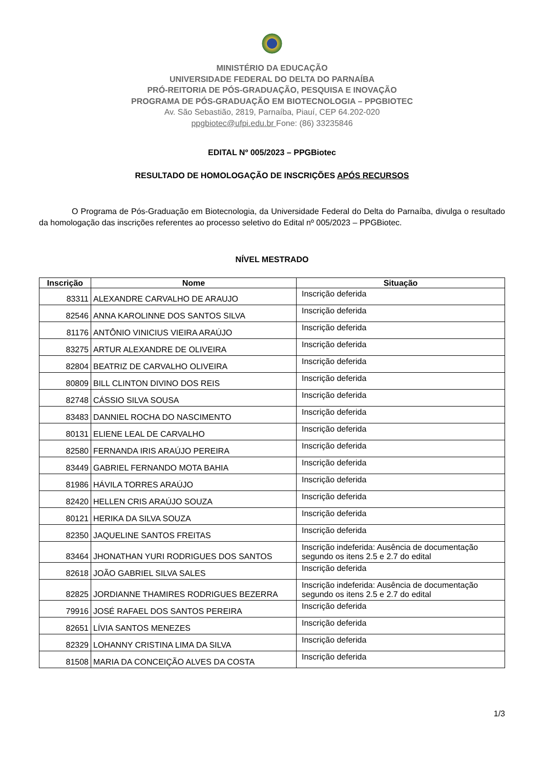MINISTÉRIO DA EDUCAÇÃO
UNIVERSIDADE FEDERAL DO DELTA DO PARNAÍBA
PRÓ-REITORIA DE PÓS-GRADUAÇÃO, PESQUISA E INOVAÇÃO
PROGRAMA DE PÓS-GRADUAÇÃO EM BIOTECNOLOGIA – PPGBIOTEC
Av. São Sebastião, 2819, Parnaíba, Piauí, CEP 64.202-020
ppgbiotec@ufpi.edu.br Fone: (86) 33235846
EDITAL Nº 005/2023 – PPGBiotec
RESULTADO DE HOMOLOGAÇÃO DE INSCRIÇÕES APÓS RECURSOS
O Programa de Pós-Graduação em Biotecnologia, da Universidade Federal do Delta do Parnaíba, divulga o resultado da homologação das inscrições referentes ao processo seletivo do Edital nº 005/2023 – PPGBiotec.
NÍVEL MESTRADO
| Inscrição | Nome | Situação |
| --- | --- | --- |
| 83311 | ALEXANDRE CARVALHO DE ARAUJO | Inscrição deferida |
| 82546 | ANNA KAROLINNE DOS SANTOS SILVA | Inscrição deferida |
| 81176 | ANTÔNIO VINICIUS VIEIRA ARAÚJO | Inscrição deferida |
| 83275 | ARTUR ALEXANDRE DE OLIVEIRA | Inscrição deferida |
| 82804 | BEATRIZ DE CARVALHO OLIVEIRA | Inscrição deferida |
| 80809 | BILL CLINTON DIVINO DOS REIS | Inscrição deferida |
| 82748 | CÁSSIO SILVA SOUSA | Inscrição deferida |
| 83483 | DANNIEL ROCHA DO NASCIMENTO | Inscrição deferida |
| 80131 | ELIENE LEAL DE CARVALHO | Inscrição deferida |
| 82580 | FERNANDA IRIS ARAÚJO PEREIRA | Inscrição deferida |
| 83449 | GABRIEL FERNANDO MOTA BAHIA | Inscrição deferida |
| 81986 | HÁVILA TORRES ARAÚJO | Inscrição deferida |
| 82420 | HELLEN CRIS ARAÚJO SOUZA | Inscrição deferida |
| 80121 | HERIKA DA SILVA SOUZA | Inscrição deferida |
| 82350 | JAQUELINE SANTOS FREITAS | Inscrição deferida |
| 83464 | JHONATHAN YURI RODRIGUES DOS SANTOS | Inscrição indeferida: Ausência de documentação segundo os itens 2.5 e 2.7 do edital |
| 82618 | JOÃO GABRIEL SILVA SALES | Inscrição deferida |
| 82825 | JORDIANNE THAMIRES RODRIGUES BEZERRA | Inscrição indeferida: Ausência de documentação segundo os itens 2.5 e 2.7 do edital |
| 79916 | JOSÉ RAFAEL DOS SANTOS PEREIRA | Inscrição deferida |
| 82651 | LÍVIA SANTOS MENEZES | Inscrição deferida |
| 82329 | LOHANNY CRISTINA LIMA DA SILVA | Inscrição deferida |
| 81508 | MARIA DA CONCEIÇÃO ALVES DA COSTA | Inscrição deferida |
1/3